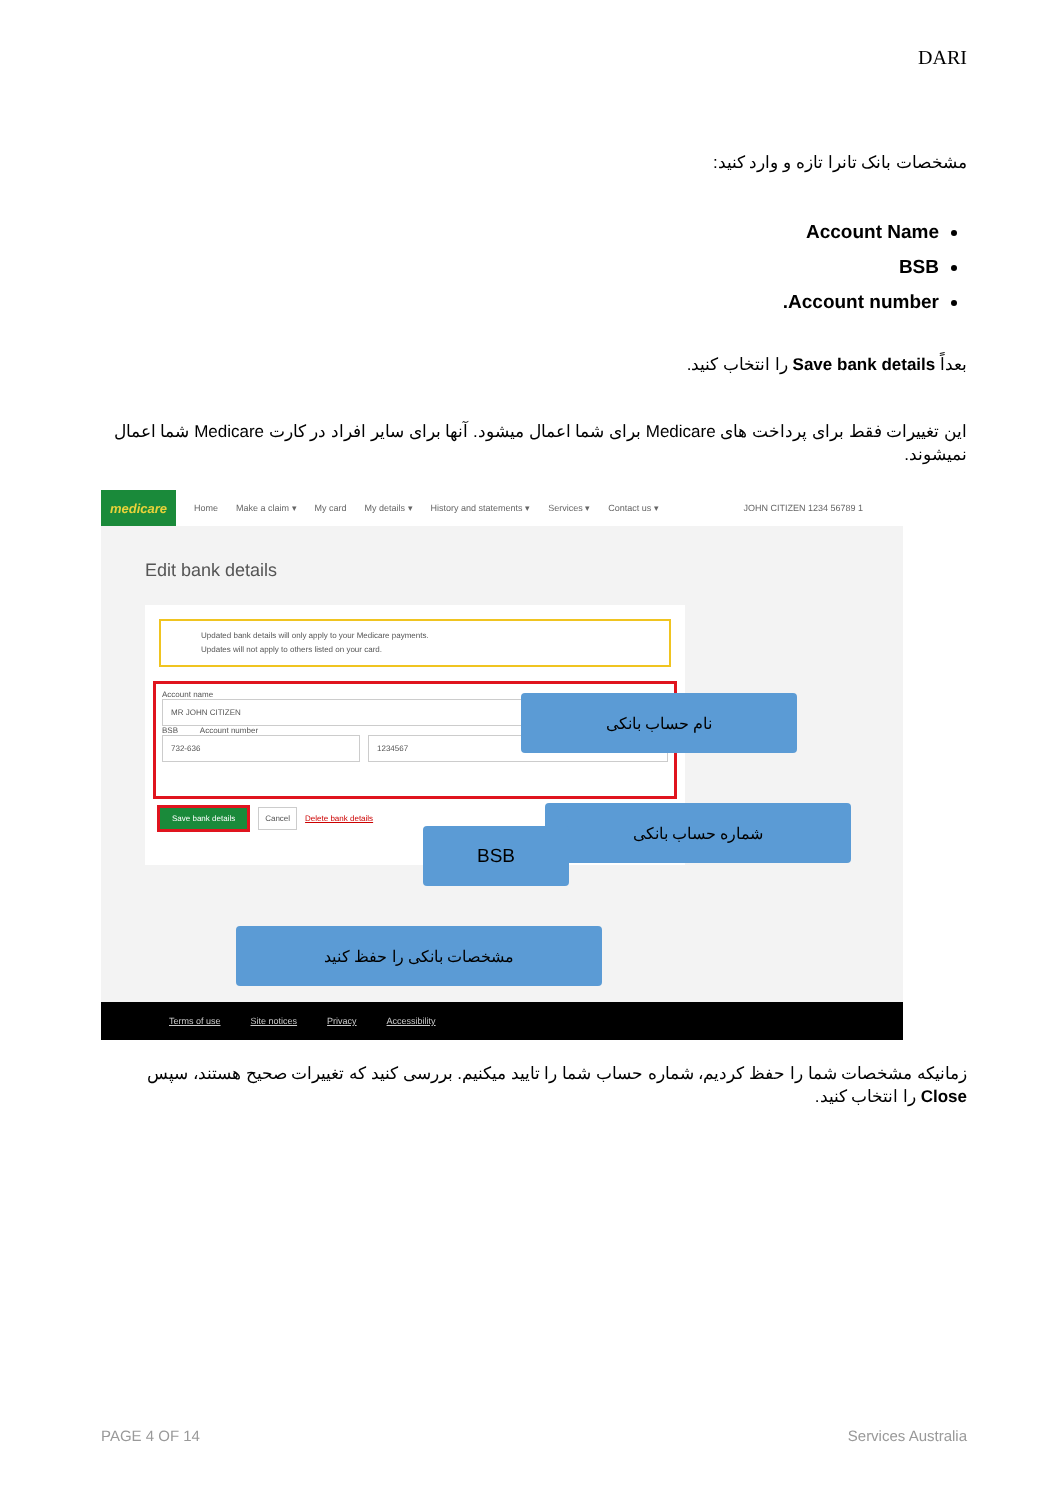DARI
مشخصات بانک تانرا تازه و وارد کنید:
Account Name
BSB
Account number.
بعداً Save bank details را انتخاب کنید.
این تغییرات فقط برای پرداخت های Medicare برای شما اعمال میشود. آنها برای سایر افراد در کارت Medicare شما اعمال نمیشوند.
medicare
Home Make a claim ▾ My card My details ▾ History and statements ▾ Services ▾ Contact us ▾ JOHN CITIZEN 1234 56789 1
Edit bank details
Updated bank details will only apply to your Medicare payments.
Updates will not apply to others listed on your card.
Account name
MR JOHN CITIZEN
BSB Account number
732-636 1234567
Save bank details Cancel Delete bank details
نام حساب بانکی
شماره حساب بانکی
BSB
مشخصات بانکی را حفظ کنید
Terms of use Site notices Privacy Accessibility
زمانیکه مشخصات شما را حفظ کردیم، شماره حساب شما را تایید میکنیم. بررسی کنید که تغییرات صحیح هستند، سپس Close را انتخاب کنید.
PAGE 4 OF 14 Services Australia